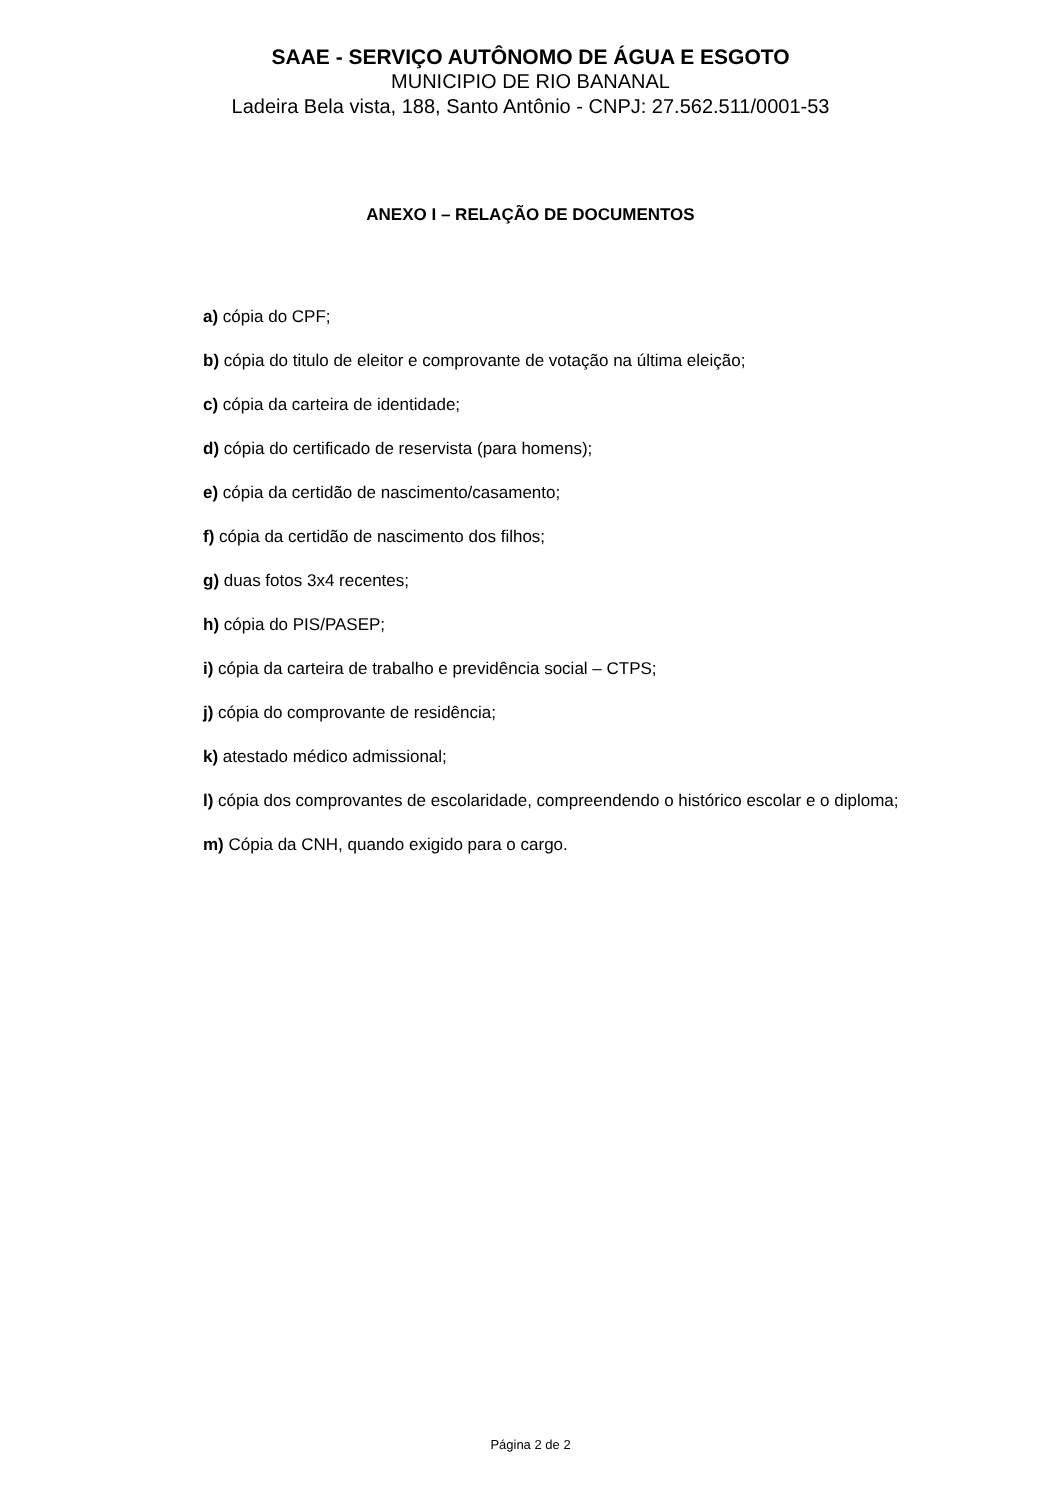SAAE - SERVIÇO AUTÔNOMO DE ÁGUA E ESGOTO
MUNICIPIO DE RIO BANANAL
Ladeira Bela vista, 188, Santo Antônio - CNPJ: 27.562.511/0001-53
ANEXO I – RELAÇÃO DE DOCUMENTOS
a) cópia do CPF;
b) cópia do titulo de eleitor e comprovante de votação na última eleição;
c) cópia da carteira de identidade;
d) cópia do certificado de reservista (para homens);
e) cópia da certidão de nascimento/casamento;
f) cópia da certidão de nascimento dos filhos;
g) duas fotos 3x4 recentes;
h) cópia do PIS/PASEP;
i) cópia da carteira de trabalho e previdência social – CTPS;
j) cópia do comprovante de residência;
k) atestado médico admissional;
l) cópia dos comprovantes de escolaridade, compreendendo o histórico escolar e o diploma;
m) Cópia da CNH, quando exigido para o cargo.
Página 2 de 2